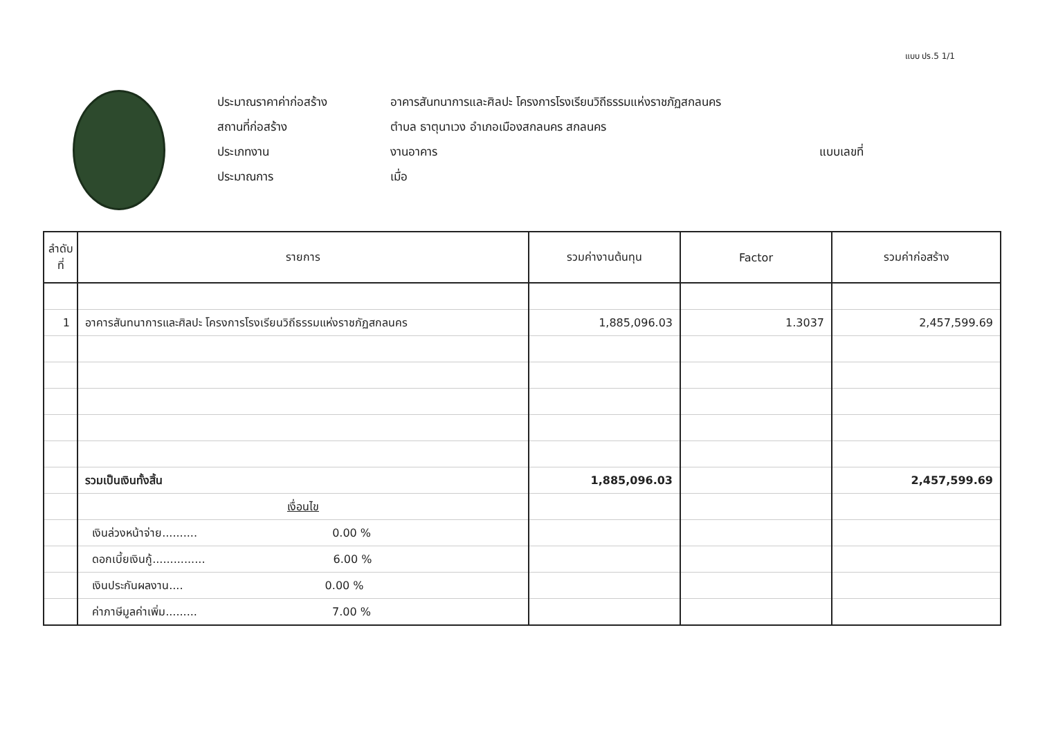แบบ ปร.5 1/1
ประมาณราคาค่าก่อสร้าง อาคารสันทนาการและศิลปะ โครงการโรงเรียนวิถีธรรมแห่งราชภัฏสกลนคร
สถานที่ก่อสร้าง ตำบล ธาตุนาเวง อำเภอเมืองสกลนคร สกลนคร
ประเภทงาน งานอาคาร แบบเลขที่
ประมาณการ เมื่อ
| ลำดับที่ | รายการ | รวมค่างานต้นทุน | Factor | รวมค่าก่อสร้าง |
| --- | --- | --- | --- | --- |
| 1 | อาคารสันทนาการและศิลปะ โครงการโรงเรียนวิถีธรรมแห่งราชภัฏสกลนคร | 1,885,096.03 | 1.3037 | 2,457,599.69 |
| | รวมเป็นเงินทั้งสิ้น | 1,885,096.03 | | 2,457,599.69 |
| | เงื่อนไข | | | |
| | เงินล่วงหน้าจ่าย.......... 0.00 % | | | |
| | ดอกเบี้ยเงินกู้............... 6.00 % | | | |
| | เงินประกันผลงาน.... 0.00 % | | | |
| | ค่าภาษีมูลค่าเพิ่ม......... 7.00 % | | | |